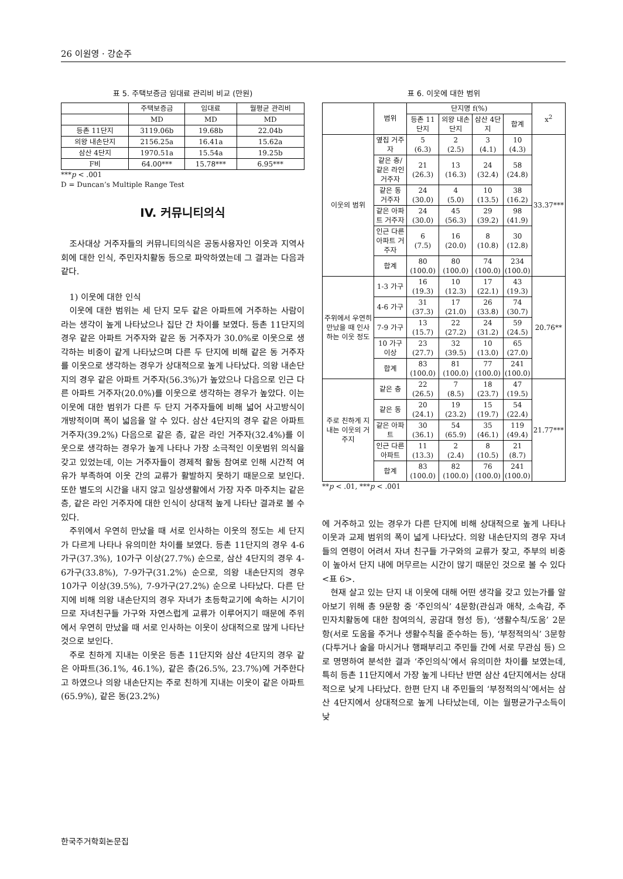26 이원영 · 강순주
표 5. 주택보증금 임대료 관리비 비교 (만원)
| | 주택보증금 | 임대료 | 월평균 관리비 |
| --- | --- | --- | --- |
| | MD | MD | MD |
| 등촌 11단지 | 3119.06b | 19.68b | 22.04b |
| 의왕 내손단지 | 2156.25a | 16.41a | 15.62a |
| 삼산 4단지 | 1970.51a | 15.54a | 19.25b |
| F비 | 64.00*** | 15.78*** | 6.95*** |
***p < .001
D = Duncan’s Multiple Range Test
IV. 커뮤니티의식
조사대상 거주자들의 커뮤니티의식은 공동사용자인 이웃과 지역사회에 대한 인식, 주민자치활동 등으로 파악하였는데 그 결과는 다음과 같다.
1) 이웃에 대한 인식
이웃에 대한 범위는 세 단지 모두 같은 아파트에 거주하는 사람이라는 생각이 높게 나타났으나 집단 간 차이를 보였다. 등촌 11단지의 경우 같은 아파트 거주자와 같은 동 거주자가 30.0%로 이웃으로 생각하는 비중이 같게 나타났으며 다른 두 단지에 비해 같은 동 거주자를 이웃으로 생각하는 경우가 상대적으로 높게 나타났다. 의왕 내손단지의 경우 같은 아파트 거주자(56.3%)가 높았으나 다음으로 인근 다른 아파트 거주자(20.0%)를 이웃으로 생각하는 경우가 높았다. 이는 이웃에 대한 범위가 다른 두 단지 거주자들에 비해 넓어 사고방식이 개방적이며 폭이 넓음을 알 수 있다. 삼산 4단지의 경우 같은 아파트 거주자(39.2%) 다음으로 같은 층, 같은 라인 거주자(32.4%)를 이웃으로 생각하는 경우가 높게 나타나 가장 소극적인 이웃범위 의식을 갖고 있었는데, 이는 거주자들이 경제적 활동 참여로 인해 시간적 여유가 부족하여 이웃 간의 교류가 활발하지 못하기 때문으로 보인다. 또한 별도의 시간을 내지 않고 일상생활에서 가장 자주 마주치는 같은 층, 같은 라인 거주자에 대한 인식이 상대적 높게 나타난 결과로 볼 수 있다.
주위에서 우연히 만났을 때 서로 인사하는 이웃의 정도는 세 단지가 다르게 나타나 유의미한 차이를 보였다. 등촌 11단지의 경우 4-6가구(37.3%), 10가구 이상(27.7%) 순으로, 삼산 4단지의 경우 4-6가구(33.8%), 7-9가구(31.2%) 순으로, 의왕 내손단지의 경우 10가구 이상(39.5%), 7-9가구(27.2%) 순으로 나타났다. 다른 단지에 비해 의왕 내손단지의 경우 자녀가 초등학교기에 속하는 시기이므로 자녀친구들 가구와 자연스럽게 교류가 이루어지기 때문에 주위에서 우연히 만났을 때 서로 인사하는 이웃이 상대적으로 많게 나타난 것으로 보인다.
주로 친하게 지내는 이웃은 등촌 11단지와 삼산 4단지의 경우 같은 아파트(36.1%, 46.1%), 같은 층(26.5%, 23.7%)에 거주한다고 하였으나 의왕 내손단지는 주로 친하게 지내는 이웃이 같은 아파트(65.9%), 같은 동(23.2%)
표 6. 이웃에 대한 범위
| | 범위 | 단지명 f(%) | | | | x<sup>2</sup> |
| --- | --- | --- | --- | --- | --- | --- |
| | | 등촌 11단지 | 의왕 내손단지 | 삼산 4단지 | 합계 | |
| 이웃의 범위 | 옆집 거주자 | 5 (6.3) | 2 (2.5) | 3 (4.1) | 10 (4.3) | 33.37*** |
| | 같은 층/같은 라인 거주자 | 21 (26.3) | 13 (16.3) | 24 (32.4) | 58 (24.8) | |
| | 같은 동 거주자 | 24 (30.0) | 4 (5.0) | 10 (13.5) | 38 (16.2) | |
| | 같은 아파트 거주자 | 24 (30.0) | 45 (56.3) | 29 (39.2) | 98 (41.9) | |
| | 인근 다른 아파트 거주자 | 6 (7.5) | 16 (20.0) | 8 (10.8) | 30 (12.8) | |
| | 합계 | 80 (100.0) | 80 (100.0) | 74 (100.0) | 234 (100.0) | |
| 주위에서 우연히 만났을 때 인사하는 이웃 정도 | 1-3 가구 | 16 (19.3) | 10 (12.3) | 17 (22.1) | 43 (19.3) | 20.76** |
| | 4-6 가구 | 31 (37.3) | 17 (21.0) | 26 (33.8) | 74 (30.7) | |
| | 7-9 가구 | 13 (15.7) | 22 (27.2) | 24 (31.2) | 59 (24.5) | |
| | 10 가구 이상 | 23 (27.7) | 32 (39.5) | 10 (13.0) | 65 (27.0) | |
| | 합계 | 83 (100.0) | 81 (100.0) | 77 (100.0) | 241 (100.0) | |
| 주로 친하게 지내는 이웃의 거주지 | 같은 층 | 22 (26.5) | 7 (8.5) | 18 (23.7) | 47 (19.5) | 21.77*** |
| | 같은 동 | 20 (24.1) | 19 (23.2) | 15 (19.7) | 54 (22.4) | |
| | 같은 아파트 | 30 (36.1) | 54 (65.9) | 35 (46.1) | 119 (49.4) | |
| | 인근 다른 아파트 | 11 (13.3) | 2 (2.4) | 8 (10.5) | 21 (8.7) | |
| | 합계 | 83 (100.0) | 82 (100.0) | 76 (100.0) | 241 (100.0) | |
**p < .01, ***p < .001
에 거주하고 있는 경우가 다른 단지에 비해 상대적으로 높게 나타나 이웃과 교제 범위의 폭이 넓게 나타났다. 의왕 내손단지의 경우 자녀들의 연령이 어려서 자녀 친구들 가구와의 교류가 잦고, 주부의 비중이 높아서 단지 내에 머무르는 시간이 많기 때문인 것으로 볼 수 있다<표 6>.
현재 살고 있는 단지 내 이웃에 대해 어떤 생각을 갖고 있는가를 알아보기 위해 총 9문항 중 ‘주인의식’ 4문항(관심과 애착, 소속감, 주민자치활동에 대한 참여의식, 공감대 형성 등), ‘생활수칙/도움’ 2문항(서로 도움을 주거나 생활수칙을 준수하는 등), ‘부정적의식’ 3문항(다투거나 술을 마시거나 행패부리고 주민들 간에 서로 무관심 등) 으로 명명하여 분석한 결과 ‘주인의식’에서 유의미한 차이를 보였는데, 특히 등촌 11단지에서 가장 높게 나타난 반면 삼산 4단지에서는 상대적으로 낮게 나타났다. 한편 단지 내 주민들의 ‘부정적의식’에서는 삼산 4단지에서 상대적으로 높게 나타났는데, 이는 월평균가구소득이 낮
한국주거학회논문집